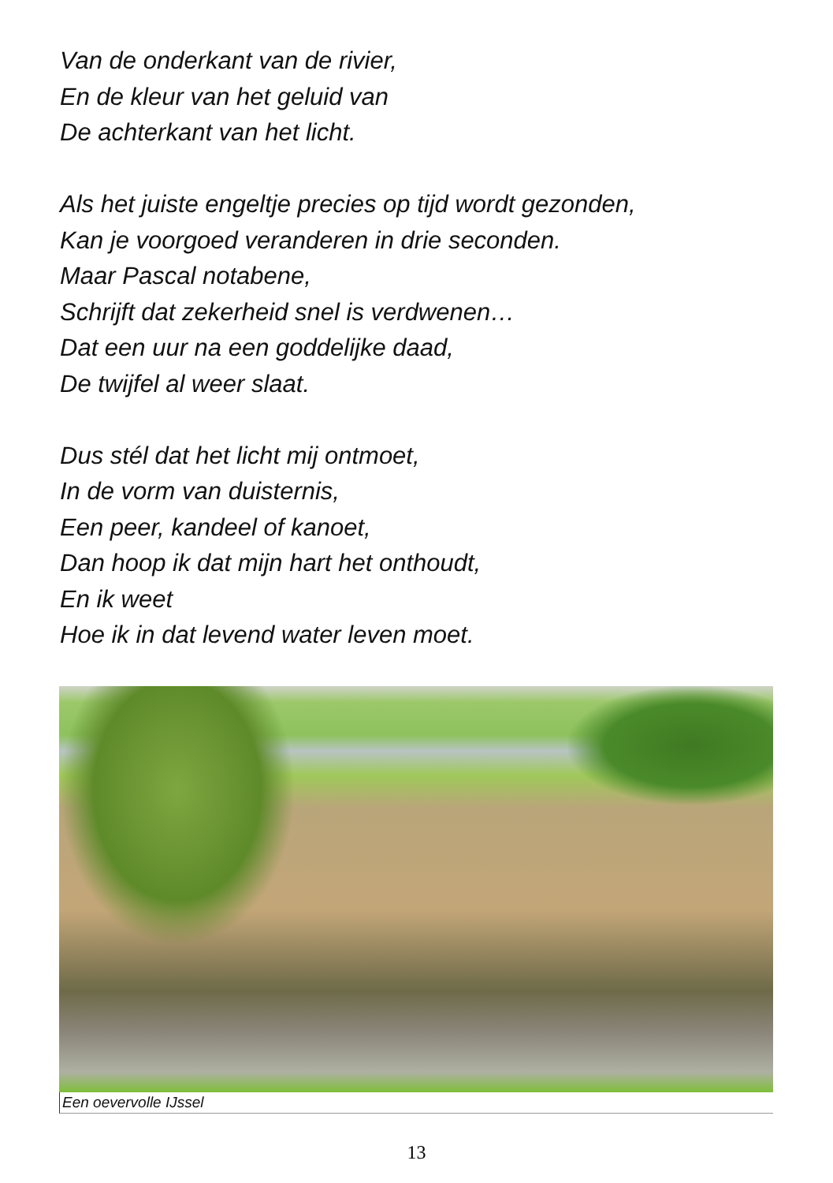Van de onderkant van de rivier,
En de kleur van het geluid van
De achterkant van het licht.
Als het juiste engeltje precies op tijd wordt gezonden,
Kan je voorgoed veranderen in drie seconden.
Maar Pascal notabene,
Schrijft dat zekerheid snel is verdwenen…
Dat een uur na een goddelijke daad,
De twijfel al weer slaat.
Dus stél dat het licht mij ontmoet,
In de vorm van duisternis,
Een peer, kandeel of kanoet,
Dan hoop ik dat mijn hart het onthoudt,
En ik weet
Hoe ik in dat levend water leven moet.
Een oevervolle IJssel
13